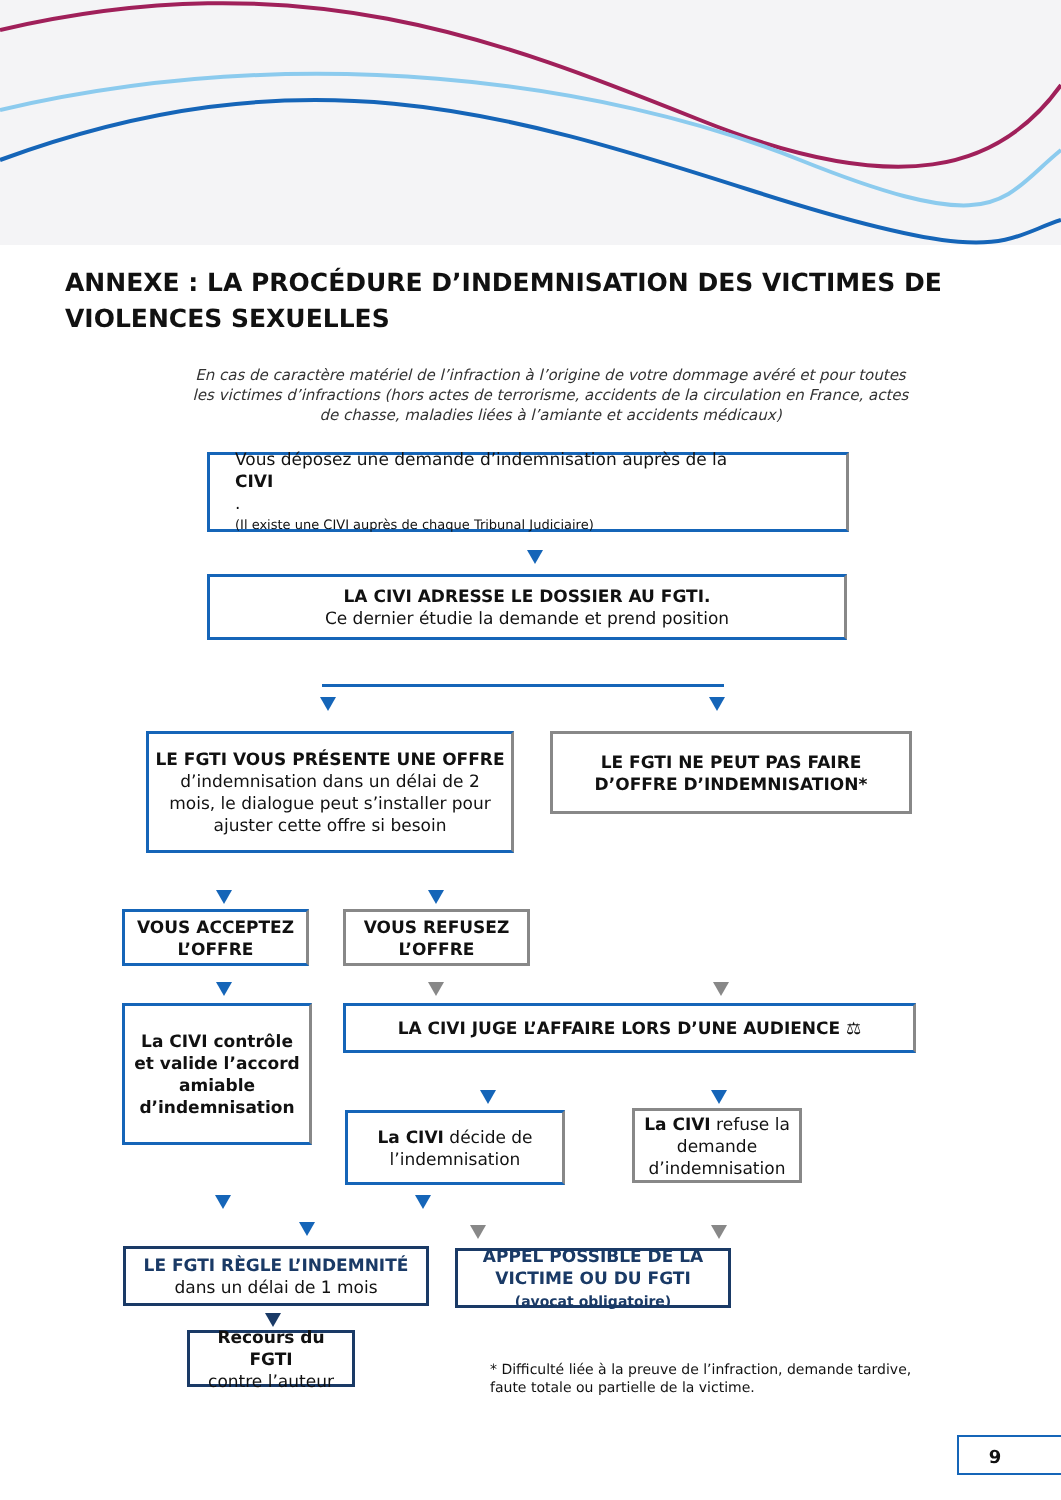ANNEXE : LA PROCÉDURE D’INDEMNISATION DES VICTIMES DE VIOLENCES SEXUELLES
En cas de caractère matériel de l’infraction à l’origine de votre dommage avéré et pour toutes les victimes d’infractions (hors actes de terrorisme, accidents de la circulation en France, actes de chasse, maladies liées à l’amiante et accidents médicaux)
Vous déposez une demande d’indemnisation auprès de la
CIVI.
(Il existe une CIVI auprès de chaque Tribunal Judiciaire)
LA CIVI ADRESSE LE DOSSIER AU FGTI.
Ce dernier étudie la demande et prend position
LE FGTI VOUS PRÉSENTE UNE OFFRE
d’indemnisation dans un délai de 2 mois, le dialogue peut s’installer pour ajuster cette offre si besoin
LE FGTI NE PEUT PAS FAIRE D’OFFRE D’INDEMNISATION*
VOUS ACCEPTEZ L’OFFRE
VOUS REFUSEZ L’OFFRE
La CIVI contrôle et valide l’accord amiable d’indemnisation
LA CIVI JUGE L’AFFAIRE LORS D’UNE AUDIENCE ⚖
La CIVI décide de l’indemnisation
La CIVI refuse la demande d’indemnisation
LE FGTI RÈGLE L’INDEMNITÉ
dans un délai de 1 mois
APPEL POSSIBLE DE LA VICTIME OU DU FGTI (avocat obligatoire)
Recours du FGTI
contre l’auteur
* Difficulté liée à la preuve de l’infraction, demande tardive,
faute totale ou partielle de la victime.
9